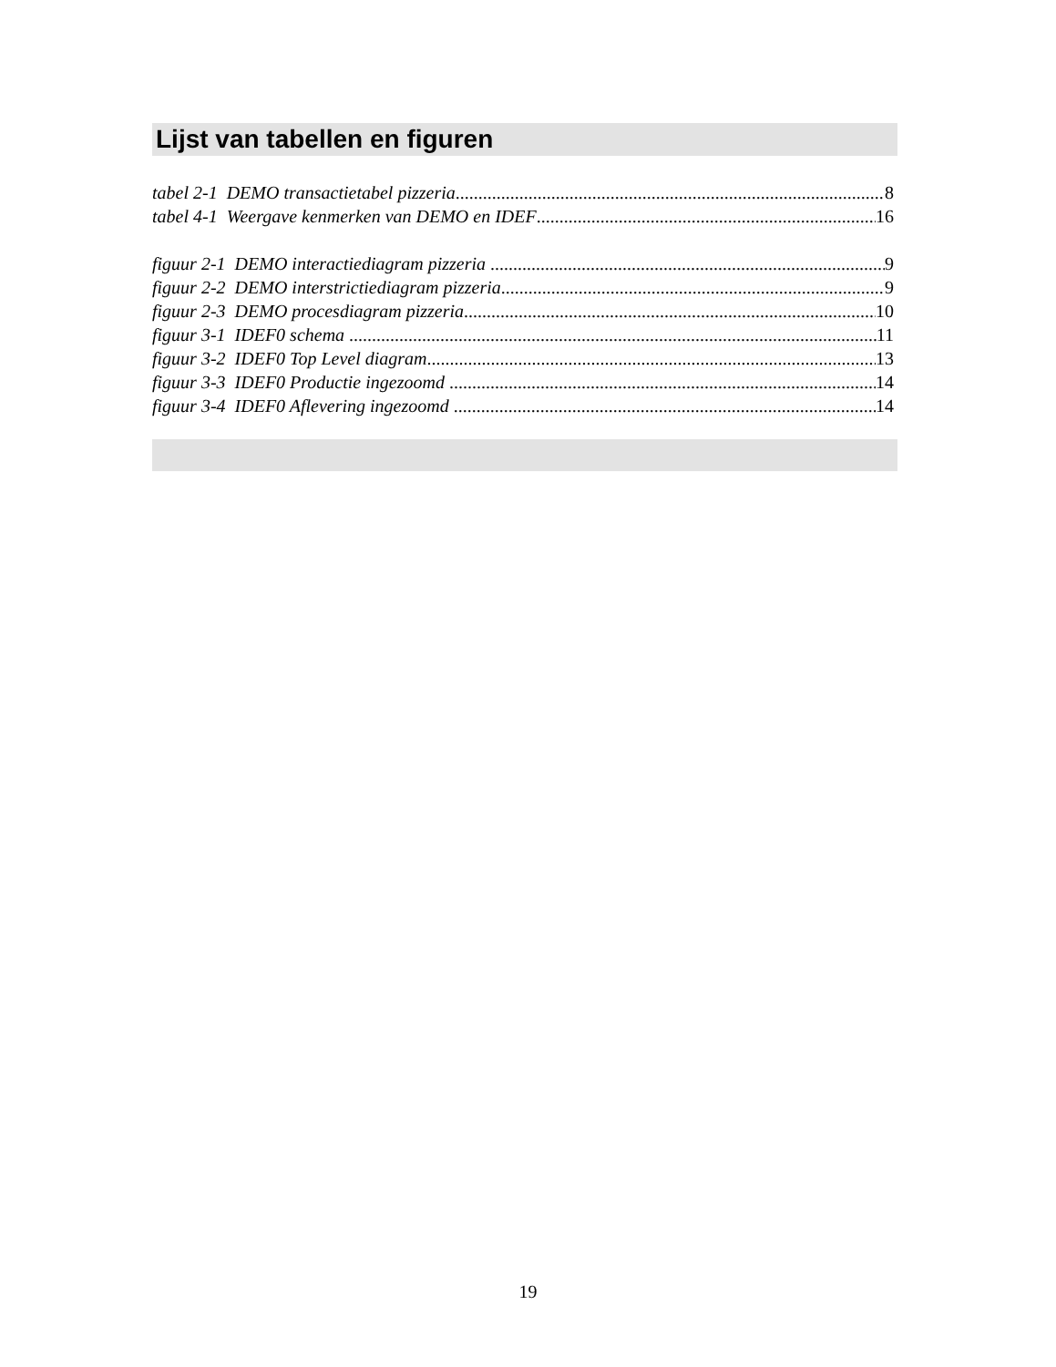Lijst van tabellen en figuren
tabel 2-1 DEMO transactietabel pizzeria 8
tabel 4-1 Weergave kenmerken van DEMO en IDEF 16
figuur 2-1 DEMO interactiediagram pizzeria 9
figuur 2-2 DEMO interstrictiediagram pizzeria 9
figuur 2-3 DEMO procesdiagram pizzeria 10
figuur 3-1 IDEF0 schema 11
figuur 3-2 IDEF0 Top Level diagram 13
figuur 3-3 IDEF0 Productie ingezoomd 14
figuur 3-4 IDEF0 Aflevering ingezoomd 14
19